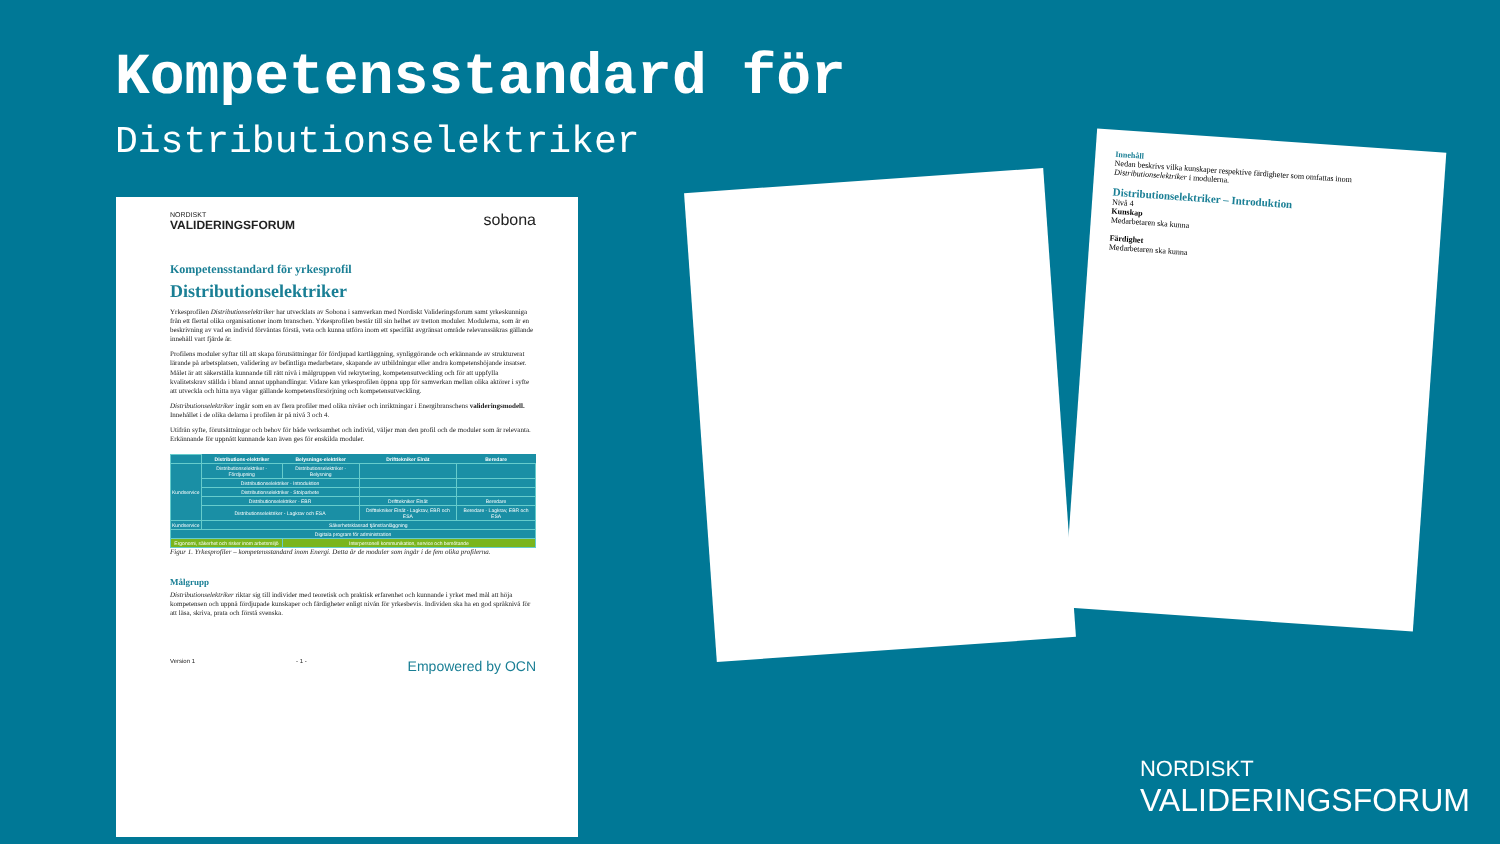Kompetensstandard för
Distributionselektriker
NORDISKT
VALIDERINGSFORUM
sobona
Kompetensstandard för yrkesprofil
Distributionselektriker
Yrkesprofilen Distributionselektriker har utvecklats av Sobona i samverkan med Nordiskt Valideringsforum samt yrkeskunniga från ett flertal olika organisationer inom branschen. Yrkesprofilen består till sin helhet av tretton moduler. Modulerna, som är en beskrivning av vad en individ förväntas förstå, veta och kunna utföra inom ett specifikt avgränsat område relevanssäkras gällande innehåll vart fjärde år.
Profilens moduler syftar till att skapa förutsättningar för fördjupad kartläggning, synliggörande och erkännande av strukturerat lärande på arbetsplatsen, validering av befintliga medarbetare, skapande av utbildningar eller andra kompetenshöjande insatser. Målet är att säkerställa kunnande till rätt nivå i målgruppen vid rekrytering, kompetensutveckling och för att uppfylla kvalitetskrav ställda i bland annat upphandlingar. Vidare kan yrkesprofilen öppna upp för samverkan mellan olika aktörer i syfte att utveckla och hitta nya vägar gällande kompetensförsörjning och kompetensutveckling.
Distributionselektriker ingår som en av flera profiler med olika nivåer och inriktningar i Energibranschens valideringsmodell. Innehållet i de olika delarna i profilen är på nivå 3 och 4.
Utifrån syfte, förutsättningar och behov för både verksamhet och individ, väljer man den profil och de moduler som är relevanta. Erkännande för uppnått kunnande kan även ges för enskilda moduler.
| | Distributions-elektriker | Belysnings-elektriker | Drifttekniker Elnät | Beredare |
| Kundservice | Distributionselektriker - Fördjupning | Distributionselektriker - Belysning | | |
| | Distributionselektriker - Introduktion | | | |
| | Distributionselektriker - Stolparbete | | | |
| | Distributionselektriker - EBR | | Drifttekniker Elnät | Beredare |
| | Distributionselektriker - Lagkrav och ESA | | Drifttekniker Elnät - Lagkrav, EBR och ESA | Beredare - Lagkrav, EBR och ESA |
| Kundservice | Säkerhetsklassad tjänst/anläggning | | | |
| Digitala program för administration | | | | |
| Ergonomi, säkerhet och risker inom arbetsmiljö | | Interpersonell kommunikation, service och bemötande | | |
Figur 1. Yrkesprofiler – kompetensstandard inom Energi. Detta är de moduler som ingår i de fem olika profilerna.
Målgrupp
Distributionselektriker riktar sig till individer med teoretisk och praktisk erfarenhet och kunnande i yrket med mål att höja kompetensen och uppnå fördjupade kunskaper och färdigheter enligt nivån för yrkesbevis. Individen ska ha en god språknivå för att läsa, skriva, prata och förstå svenska.
Version 1 - 1 - Empowered by OCN
Innehåll
Nedan beskrivs vilka kunskaper respektive färdigheter som omfattas inom Distributionselektriker i modulerna.
Distributionselektriker – Introduktion
Nivå 4
Kunskap
Medarbetaren ska kunna
Färdighet
Medarbetaren ska kunna
NORDISKT
VALIDERINGSFORUM